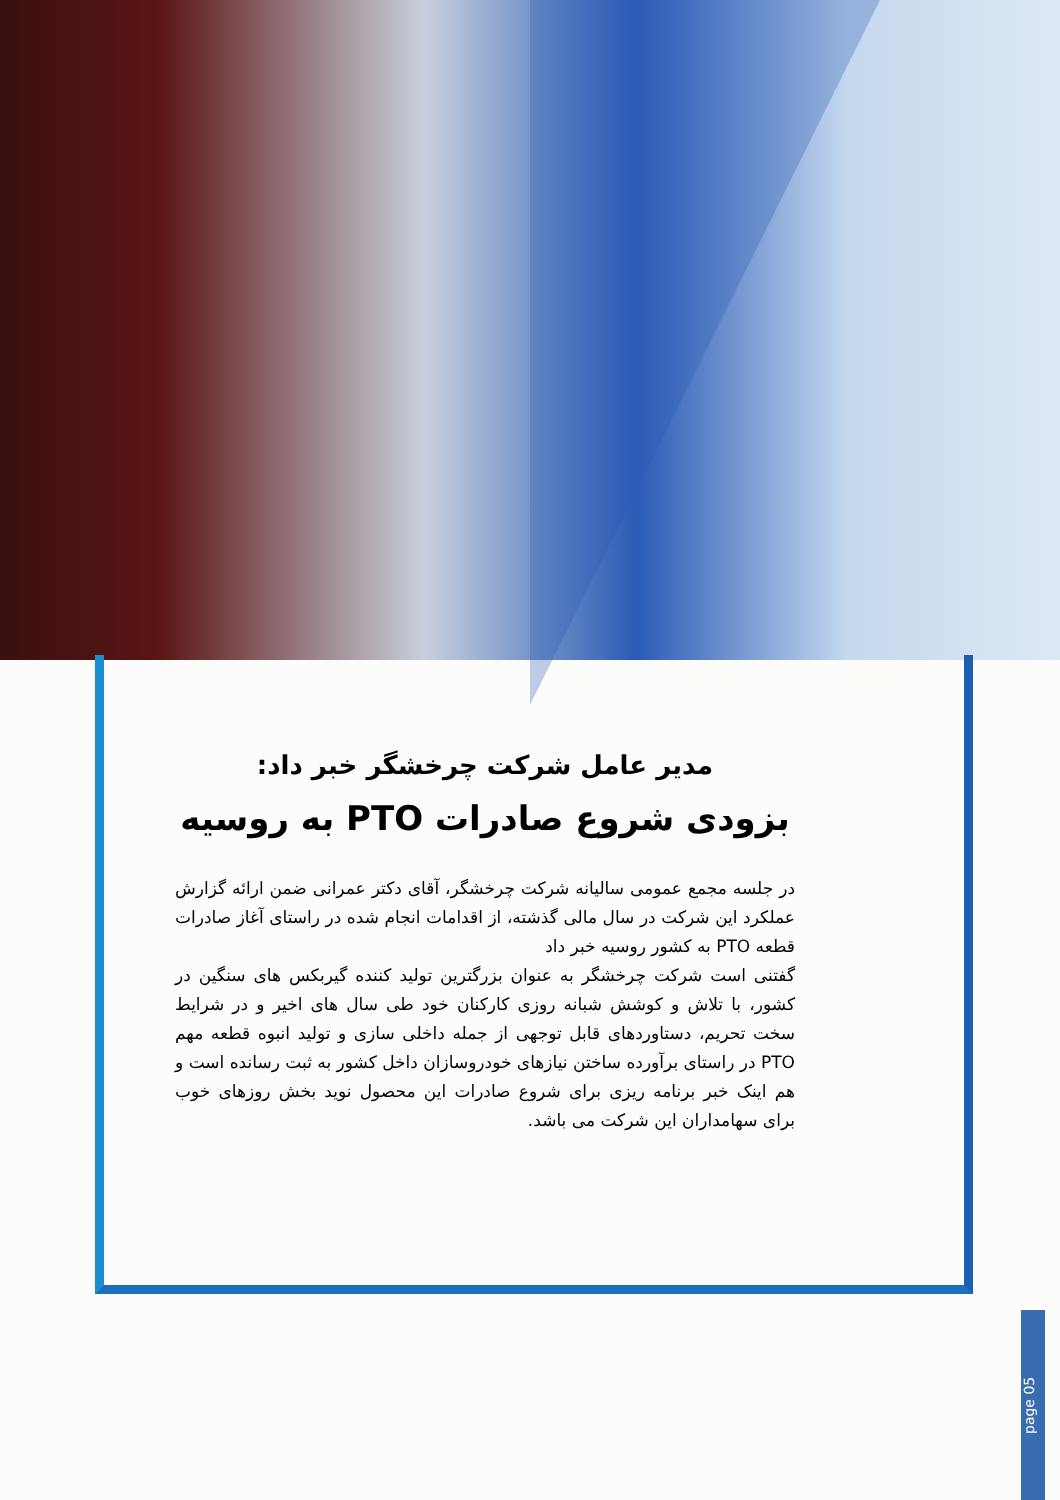مدیر عامل شرکت چرخشگر خبر داد:
بزودی شروع صادرات PTO به روسیه
در جلسه مجمع عمومی سالیانه شرکت چرخشگر، آقای دکتر عمرانی ضمن ارائه گزارش عملکرد این شرکت در سال مالی گذشته، از اقدامات انجام شده در راستای آغاز صادرات قطعه PTO به کشور روسیه خبر داد
گفتنی است شرکت چرخشگر به عنوان بزرگترین تولید کننده گیربکس های سنگین در کشور، با تلاش و کوشش شبانه روزی کارکنان خود طی سال های اخیر و در شرایط سخت تحریم، دستاوردهای قابل توجهی از جمله داخلی سازی و تولید انبوه قطعه مهم PTO در راستای برآورده ساختن نیازهای خودروسازان داخل کشور به ثبت رسانده است و هم اینک خبر برنامه ریزی برای شروع صادرات این محصول نوید بخش روزهای خوب برای سهامداران این شرکت می باشد.
page 05